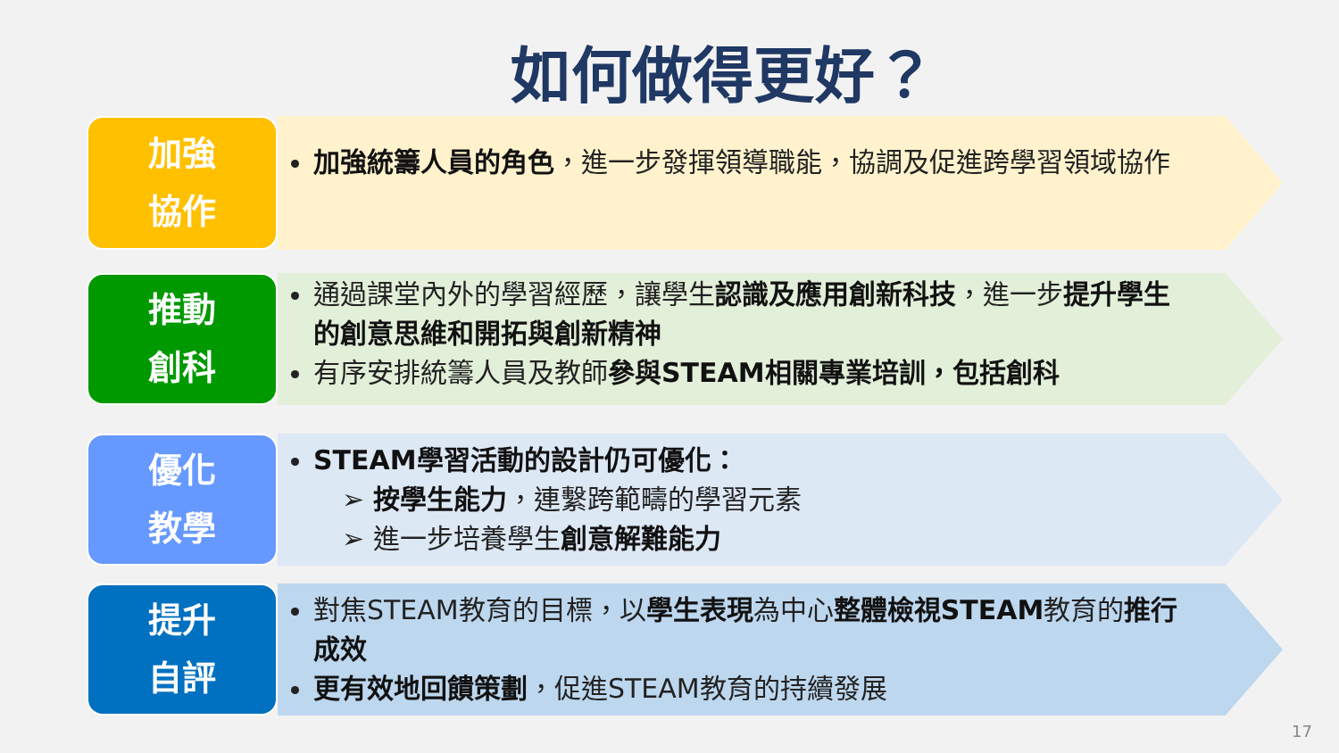如何做得更好？
加強
協作
加強統籌人員的角色，進一步發揮領導職能，協調及促進跨學習領域協作
推動
創科
通過課堂內外的學習經歷，讓學生認識及應用創新科技，進一步提升學生的創意思維和開拓與創新精神
有序安排統籌人員及教師參與STEAM相關專業培訓，包括創科
優化
教學
STEAM學習活動的設計仍可優化：
➢ 按學生能力，連繫跨範疇的學習元素
➢ 進一步培養學生創意解難能力
提升
自評
對焦STEAM教育的目標，以學生表現為中心整體檢視STEAM教育的推行成效
更有效地回饋策劃，促進STEAM教育的持續發展
17